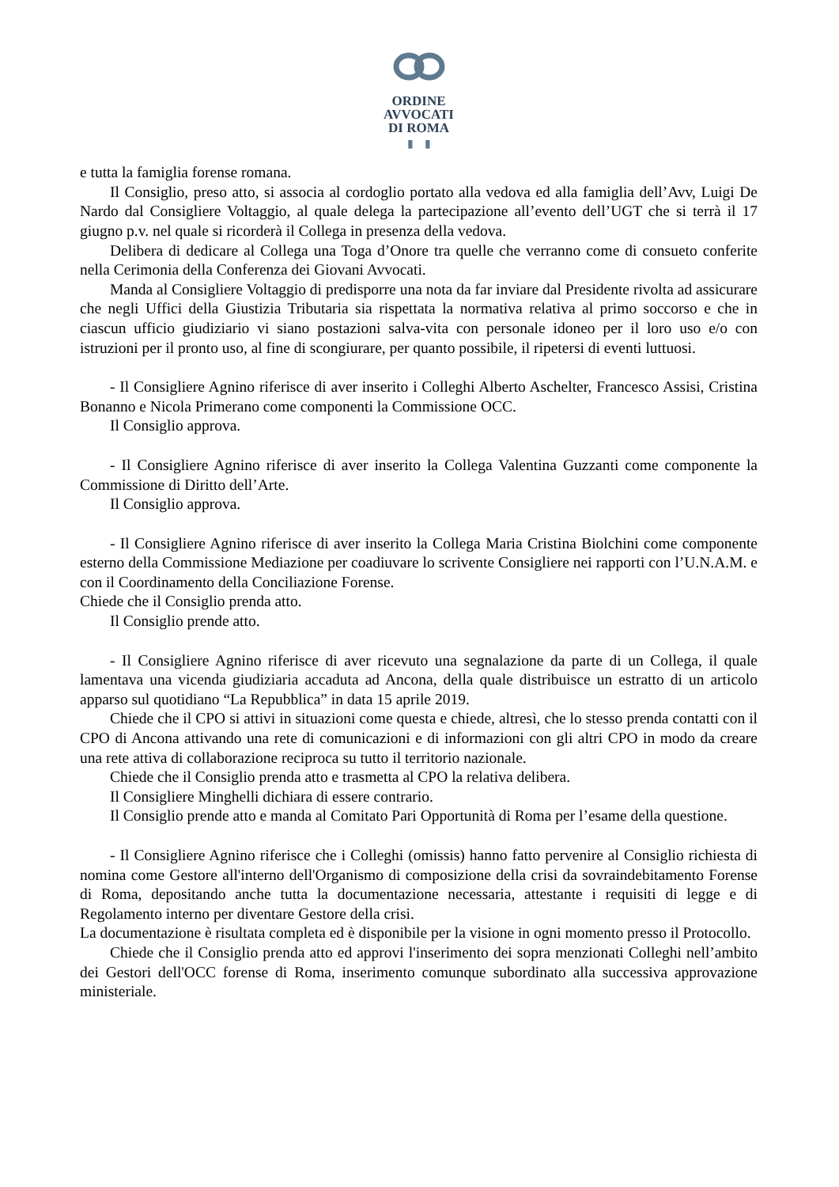ORDINE
AVVOCATI
DI ROMA
▮ ▮
e tutta la famiglia forense romana.
Il Consiglio, preso atto, si associa al cordoglio portato alla vedova ed alla famiglia dell’Avv, Luigi De Nardo dal Consigliere Voltaggio, al quale delega la partecipazione all’evento dell’UGT che si terrà il 17 giugno p.v. nel quale si ricorderà il Collega in presenza della vedova.
Delibera di dedicare al Collega una Toga d’Onore tra quelle che verranno come di consueto conferite nella Cerimonia della Conferenza dei Giovani Avvocati.
Manda al Consigliere Voltaggio di predisporre una nota da far inviare dal Presidente rivolta ad assicurare che negli Uffici della Giustizia Tributaria sia rispettata la normativa relativa al primo soccorso e che in ciascun ufficio giudiziario vi siano postazioni salva-vita con personale idoneo per il loro uso e/o con istruzioni per il pronto uso, al fine di scongiurare, per quanto possibile, il ripetersi di eventi luttuosi.
- Il Consigliere Agnino riferisce di aver inserito i Colleghi Alberto Aschelter, Francesco Assisi, Cristina Bonanno e Nicola Primerano come componenti la Commissione OCC.
Il Consiglio approva.
- Il Consigliere Agnino riferisce di aver inserito la Collega Valentina Guzzanti come componente la Commissione di Diritto dell’Arte.
Il Consiglio approva.
- Il Consigliere Agnino riferisce di aver inserito la Collega Maria Cristina Biolchini come componente esterno della Commissione Mediazione per coadiuvare lo scrivente Consigliere nei rapporti con l’U.N.A.M. e con il Coordinamento della Conciliazione Forense.
Chiede che il Consiglio prenda atto.
Il Consiglio prende atto.
- Il Consigliere Agnino riferisce di aver ricevuto una segnalazione da parte di un Collega, il quale lamentava una vicenda giudiziaria accaduta ad Ancona, della quale distribuisce un estratto di un articolo apparso sul quotidiano “La Repubblica” in data 15 aprile 2019.
Chiede che il CPO si attivi in situazioni come questa e chiede, altresì, che lo stesso prenda contatti con il CPO di Ancona attivando una rete di comunicazioni e di informazioni con gli altri CPO in modo da creare una rete attiva di collaborazione reciproca su tutto il territorio nazionale.
Chiede che il Consiglio prenda atto e trasmetta al CPO la relativa delibera.
Il Consigliere Minghelli dichiara di essere contrario.
Il Consiglio prende atto e manda al Comitato Pari Opportunità di Roma per l’esame della questione.
- Il Consigliere Agnino riferisce che i Colleghi (omissis) hanno fatto pervenire al Consiglio richiesta di nomina come Gestore all'interno dell'Organismo di composizione della crisi da sovraindebitamento Forense di Roma, depositando anche tutta la documentazione necessaria, attestante i requisiti di legge e di Regolamento interno per diventare Gestore della crisi.
La documentazione è risultata completa ed è disponibile per la visione in ogni momento presso il Protocollo.
Chiede che il Consiglio prenda atto ed approvi l'inserimento dei sopra menzionati Colleghi nell’ambito dei Gestori dell'OCC forense di Roma, inserimento comunque subordinato alla successiva approvazione ministeriale.